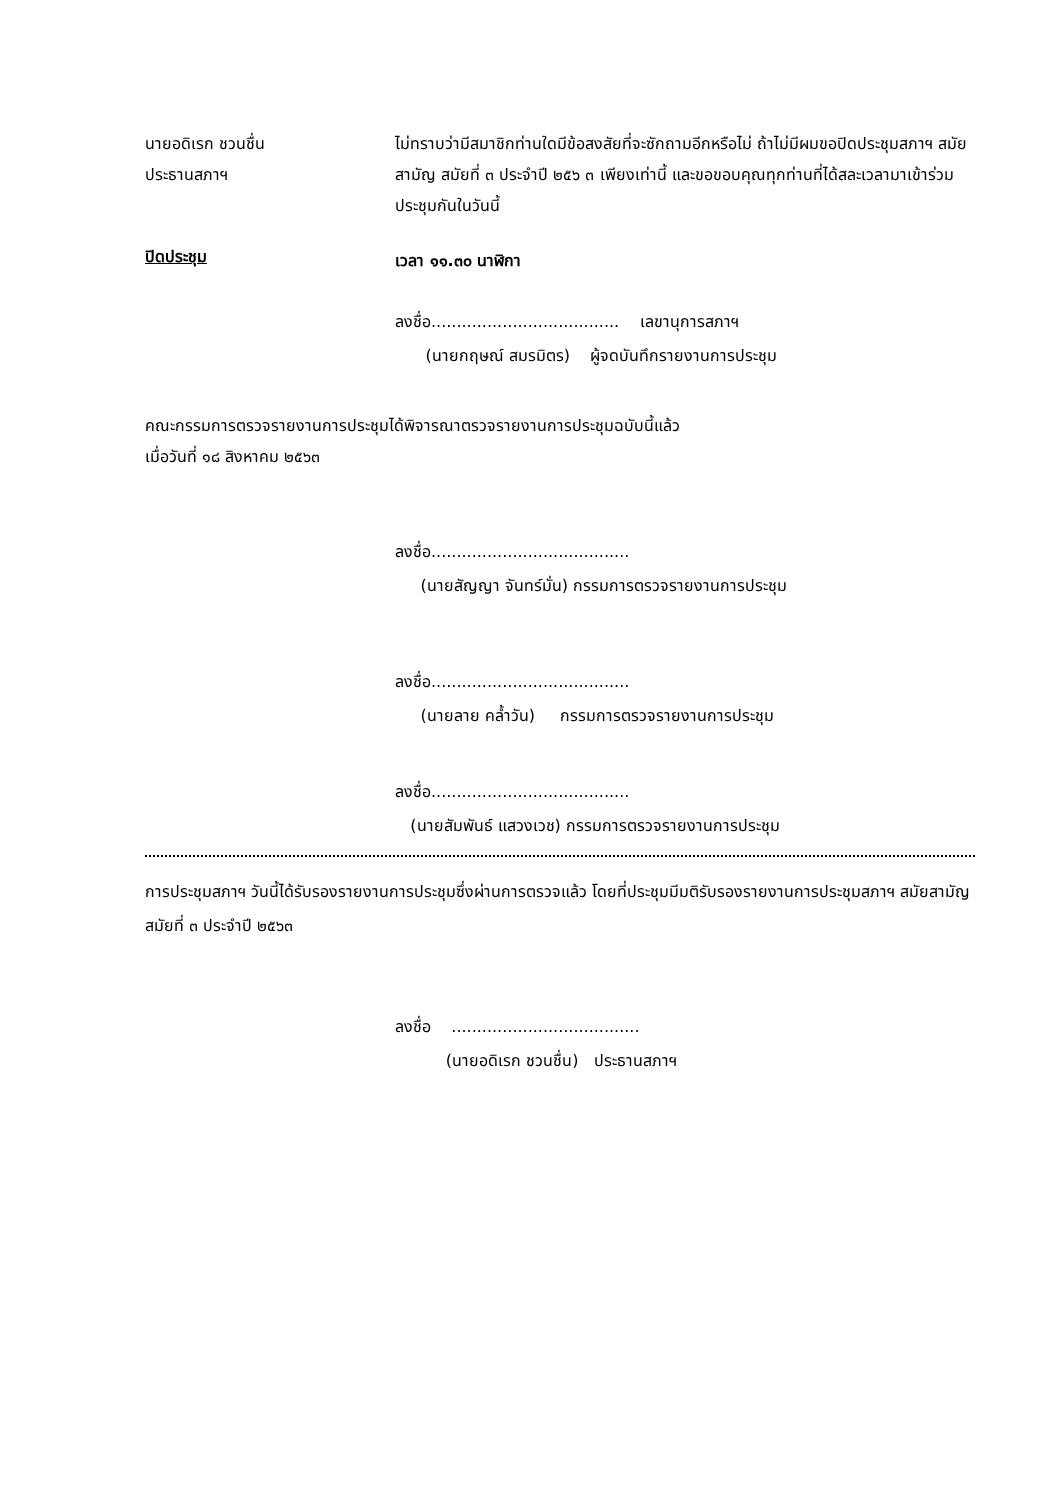นายอดิเรก ชวนชื่น
ประธานสภาฯ
ไม่ทราบว่ามีสมาชิกท่านใดมีข้อสงสัยที่จะซักถามอีกหรือไม่ ถ้าไม่มีผมขอปิดประชุมสภาฯ สมัยสามัญ สมัยที่ ๓ ประจำปี ๒๕๖ ๓ เพียงเท่านี้ และขอขอบคุณทุกท่านที่ได้สละเวลามาเข้าร่วมประชุมกันในวันนี้
ปิดประชุม
เวลา ๑๑.๓๐ นาฬิกา
ลงชื่อ..................................... เลขานุการสภาฯ
(นายกฤษณ์ สมรมิตร) ผู้จดบันทึกรายงานการประชุม
คณะกรรมการตรวจรายงานการประชุมได้พิจารณาตรวจรายงานการประชุมฉบับนี้แล้ว
เมื่อวันที่ ๑๘ สิงหาคม ๒๕๖๓
ลงชื่อ.......................................
(นายสัญญา จันทร์มั่น) กรรมการตรวจรายงานการประชุม
ลงชื่อ.......................................
(นายลาย คล้ำวัน) กรรมการตรวจรายงานการประชุม
ลงชื่อ.......................................
(นายสัมพันธ์ แสวงเวช) กรรมการตรวจรายงานการประชุม
การประชุมสภาฯ วันนี้ได้รับรองรายงานการประชุมซึ่งผ่านการตรวจแล้ว โดยที่ประชุมมีมติรับรองรายงานการประชุมสภาฯ สมัยสามัญ สมัยที่ ๓ ประจำปี ๒๕๖๓
ลงชื่อ .....................................
(นายอดิเรก ชวนชื่น) ประธานสภาฯ